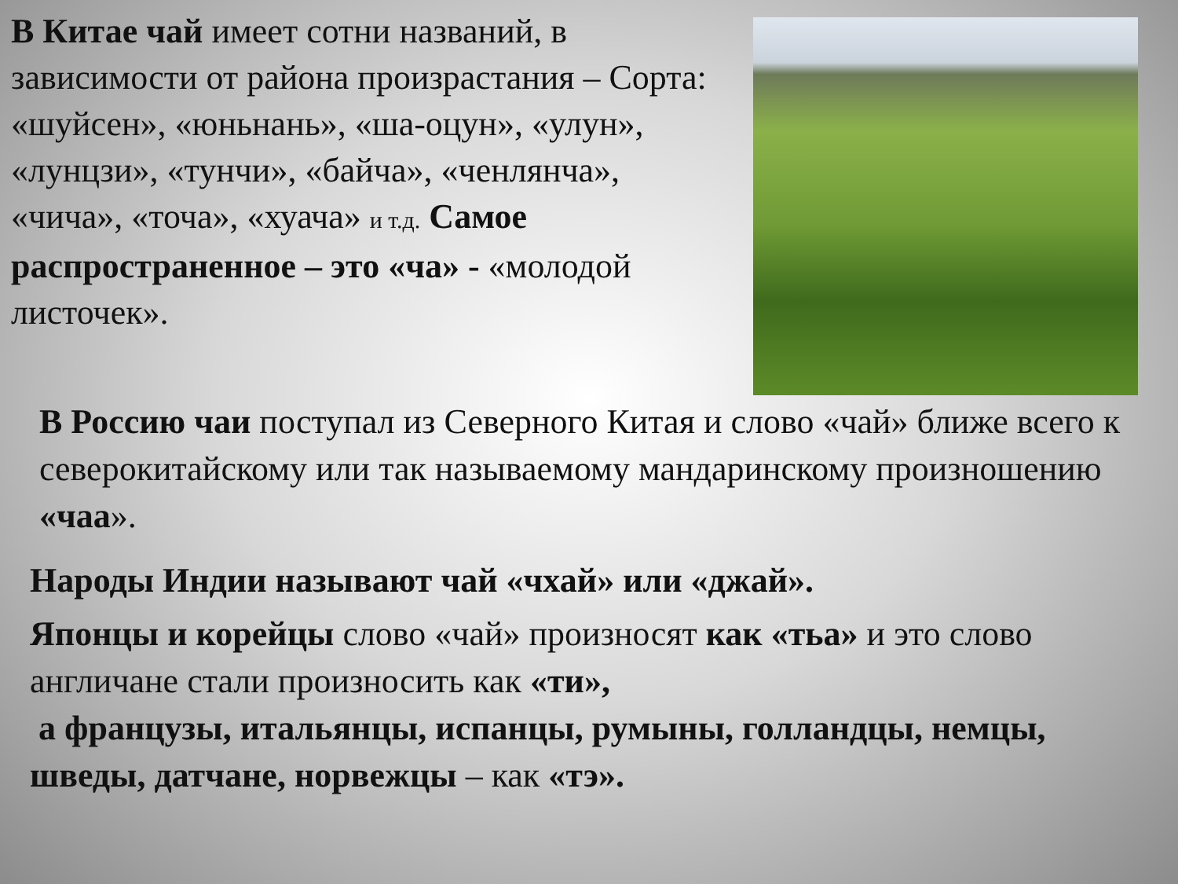В Китае чай имеет сотни названий, в зависимости от района произрастания – Сорта: «шуйсен», «юньнань», «ша-оцун», «улун», «лунцзи», «тунчи», «байча», «ченлянча», «чича», «точа», «хуача» и т.д. Самое распространенное – это «ча» - «молодой листочек».
В Россию чаи поступал из Северного Китая и слово «чай» ближе всего к северокитайскому или так называемому мандаринскому произношению «чаа».
Народы Индии называют чай «чхай» или «джай».
Японцы и корейцы слово «чай» произносят как «тьа» и это слово англичане стали произносить как «ти»,
а французы, итальянцы, испанцы, румыны, голландцы, немцы, шведы, датчане, норвежцы – как «тэ».